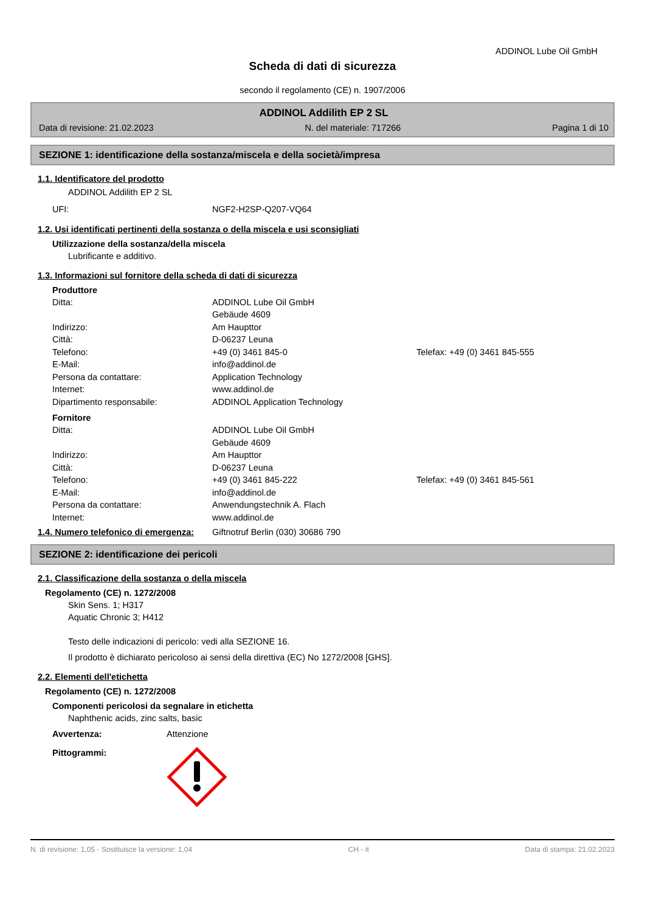ADDINOL Lube Oil GmbH
Scheda di dati di sicurezza
secondo il regolamento (CE) n. 1907/2006
ADDINOL Addilith EP 2 SL
Data di revisione: 21.02.2023 N. del materiale: 717266 Pagina 1 di 10
SEZIONE 1: identificazione della sostanza/miscela e della società/impresa
1.1. Identificatore del prodotto
ADDINOL Addilith EP 2 SL
UFI: NGF2-H2SP-Q207-VQ64
1.2. Usi identificati pertinenti della sostanza o della miscela e usi sconsigliati
Utilizzazione della sostanza/della miscela
Lubrificante e additivo.
1.3. Informazioni sul fornitore della scheda di dati di sicurezza
Produttore
Ditta: ADDINOL Lube Oil GmbH
Gebäude 4609
Indirizzo: Am Haupttor
Città: D-06237 Leuna
Telefono: +49 (0) 3461 845-0 Telefax: +49 (0) 3461 845-555
E-Mail: info@addinol.de
Persona da contattare: Application Technology
Internet: www.addinol.de
Dipartimento responsabile: ADDINOL Application Technology
Fornitore
Ditta: ADDINOL Lube Oil GmbH
Gebäude 4609
Indirizzo: Am Haupttor
Città: D-06237 Leuna
Telefono: +49 (0) 3461 845-222 Telefax: +49 (0) 3461 845-561
E-Mail: info@addinol.de
Persona da contattare: Anwendungstechnik A. Flach
Internet: www.addinol.de
1.4. Numero telefonico di emergenza: Giftnotruf Berlin (030) 30686 790
SEZIONE 2: identificazione dei pericoli
2.1. Classificazione della sostanza o della miscela
Regolamento (CE) n. 1272/2008
Skin Sens. 1; H317
Aquatic Chronic 3; H412
Testo delle indicazioni di pericolo: vedi alla SEZIONE 16.
Il prodotto è dichiarato pericoloso ai sensi della direttiva (EC) No 1272/2008 [GHS].
2.2. Elementi dell'etichetta
Regolamento (CE) n. 1272/2008
Componenti pericolosi da segnalare in etichetta
Naphthenic acids, zinc salts, basic
Avvertenza: Attenzione
Pittogrammi:
N. di revisione: 1,05 - Sostituisce la versione: 1,04 CH - it Data di stampa: 21.02.2023